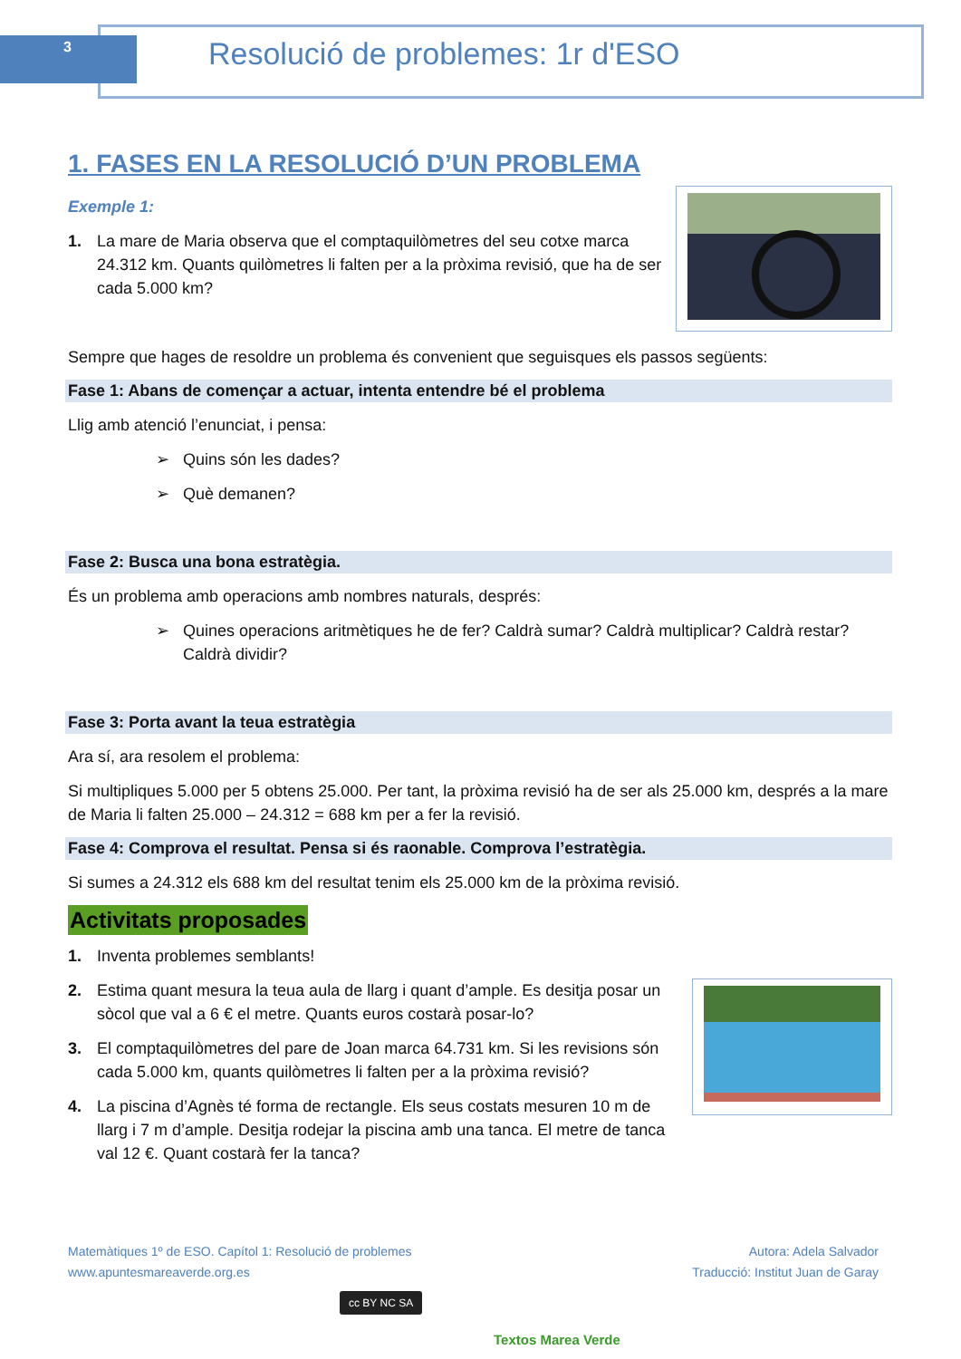3
Resolució de problemes: 1r d'ESO
1. FASES EN LA RESOLUCIÓ D’UN PROBLEMA
Exemple 1:
1. La mare de Maria observa que el comptaquilòmetres del seu cotxe marca 24.312 km. Quants quilòmetres li falten per a la pròxima revisió, que ha de ser cada 5.000 km?
Sempre que hages de resoldre un problema és convenient que seguisques els passos següents:
Fase 1: Abans de començar a actuar, intenta entendre bé el problema
Llig amb atenció l’enunciat, i pensa:
➢ Quins són les dades?
➢ Què demanen?
Fase 2: Busca una bona estratègia.
És un problema amb operacions amb nombres naturals, després:
➢ Quines operacions aritmètiques he de fer? Caldrà sumar? Caldrà multiplicar? Caldrà restar? Caldrà dividir?
Fase 3: Porta avant la teua estratègia
Ara sí, ara resolem el problema:
Si multipliques 5.000 per 5 obtens 25.000. Per tant, la pròxima revisió ha de ser als 25.000 km, després a la mare de Maria li falten 25.000 – 24.312 = 688 km per a fer la revisió.
Fase 4: Comprova el resultat. Pensa si és raonable. Comprova l’estratègia.
Si sumes a 24.312 els 688 km del resultat tenim els 25.000 km de la pròxima revisió.
Activitats proposades
1. Inventa problemes semblants!
2. Estima quant mesura la teua aula de llarg i quant d’ample. Es desitja posar un sòcol que val a 6 € el metre. Quants euros costarà posar-lo?
3. El comptaquilòmetres del pare de Joan marca 64.731 km. Si les revisions són cada 5.000 km, quants quilòmetres li falten per a la pròxima revisió?
4. La piscina d’Agnès té forma de rectangle. Els seus costats mesuren 10 m de llarg i 7 m d’ample. Desitja rodejar la piscina amb una tanca. El metre de tanca val 12 €. Quant costarà fer la tanca?
Matemàtiques 1º de ESO. Capítol 1: Resolució de problemes
www.apuntesmareaverde.org.es
Autora: Adela Salvador
Traducció: Institut Juan de Garay
cc BY NC SA
Textos Marea Verde